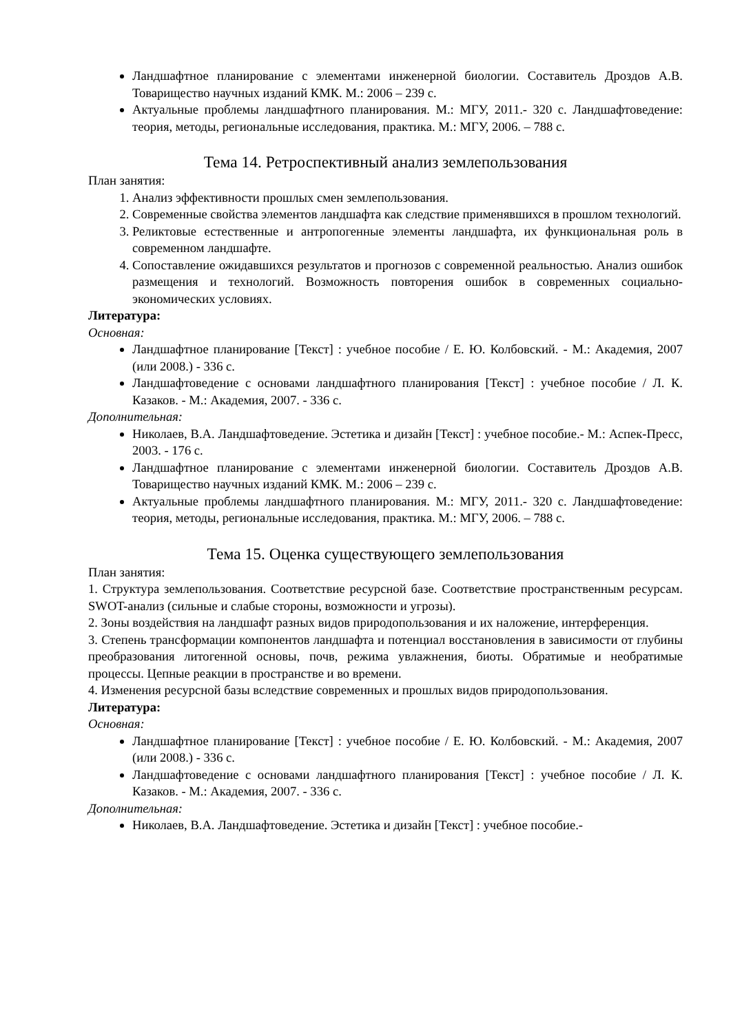Ландшафтное планирование с элементами инженерной биологии. Составитель Дроздов А.В. Товарищество научных изданий КМК. М.: 2006 – 239 с.
Актуальные проблемы ландшафтного планирования. М.: МГУ, 2011.- 320 с. Ландшафтоведение: теория, методы, региональные исследования, практика. М.: МГУ, 2006. – 788 с.
Тема 14. Ретроспективный анализ землепользования
План занятия:
1. Анализ эффективности прошлых смен землепользования.
2. Современные свойства элементов ландшафта как следствие применявшихся в прошлом технологий.
3. Реликтовые естественные и антропогенные элементы ландшафта, их функциональная роль в современном ландшафте.
4. Сопоставление ожидавшихся результатов и прогнозов с современной реальностью. Анализ ошибок размещения и технологий. Возможность повторения ошибок в современных социально-экономических условиях.
Литература:
Основная:
Ландшафтное планирование [Текст] : учебное пособие / Е. Ю. Колбовский. - М.: Академия, 2007 (или 2008.) - 336 с.
Ландшафтоведение с основами ландшафтного планирования [Текст] : учебное пособие / Л. К. Казаков. - М.: Академия, 2007. - 336 с.
Дополнительная:
Николаев, В.А. Ландшафтоведение. Эстетика и дизайн [Текст] : учебное пособие.- М.: Аспек-Пресс, 2003. - 176 с.
Ландшафтное планирование с элементами инженерной биологии. Составитель Дроздов А.В. Товарищество научных изданий КМК. М.: 2006 – 239 с.
Актуальные проблемы ландшафтного планирования. М.: МГУ, 2011.- 320 с. Ландшафтоведение: теория, методы, региональные исследования, практика. М.: МГУ, 2006. – 788 с.
Тема 15. Оценка существующего землепользования
План занятия:
1. Структура землепользования. Соответствие ресурсной базе. Соответствие пространственным ресурсам. SWOT-анализ (сильные и слабые стороны, возможности и угрозы).
2. Зоны воздействия на ландшафт разных видов природопользования и их наложение, интерференция.
3. Степень трансформации компонентов ландшафта и потенциал восстановления в зависимости от глубины преобразования литогенной основы, почв, режима увлажнения, биоты. Обратимые и необратимые процессы. Цепные реакции в пространстве и во времени.
4. Изменения ресурсной базы вследствие современных и прошлых видов природопользования.
Литература:
Основная:
Ландшафтное планирование [Текст] : учебное пособие / Е. Ю. Колбовский. - М.: Академия, 2007 (или 2008.) - 336 с.
Ландшафтоведение с основами ландшафтного планирования [Текст] : учебное пособие / Л. К. Казаков. - М.: Академия, 2007. - 336 с.
Дополнительная:
Николаев, В.А. Ландшафтоведение. Эстетика и дизайн [Текст] : учебное пособие.-